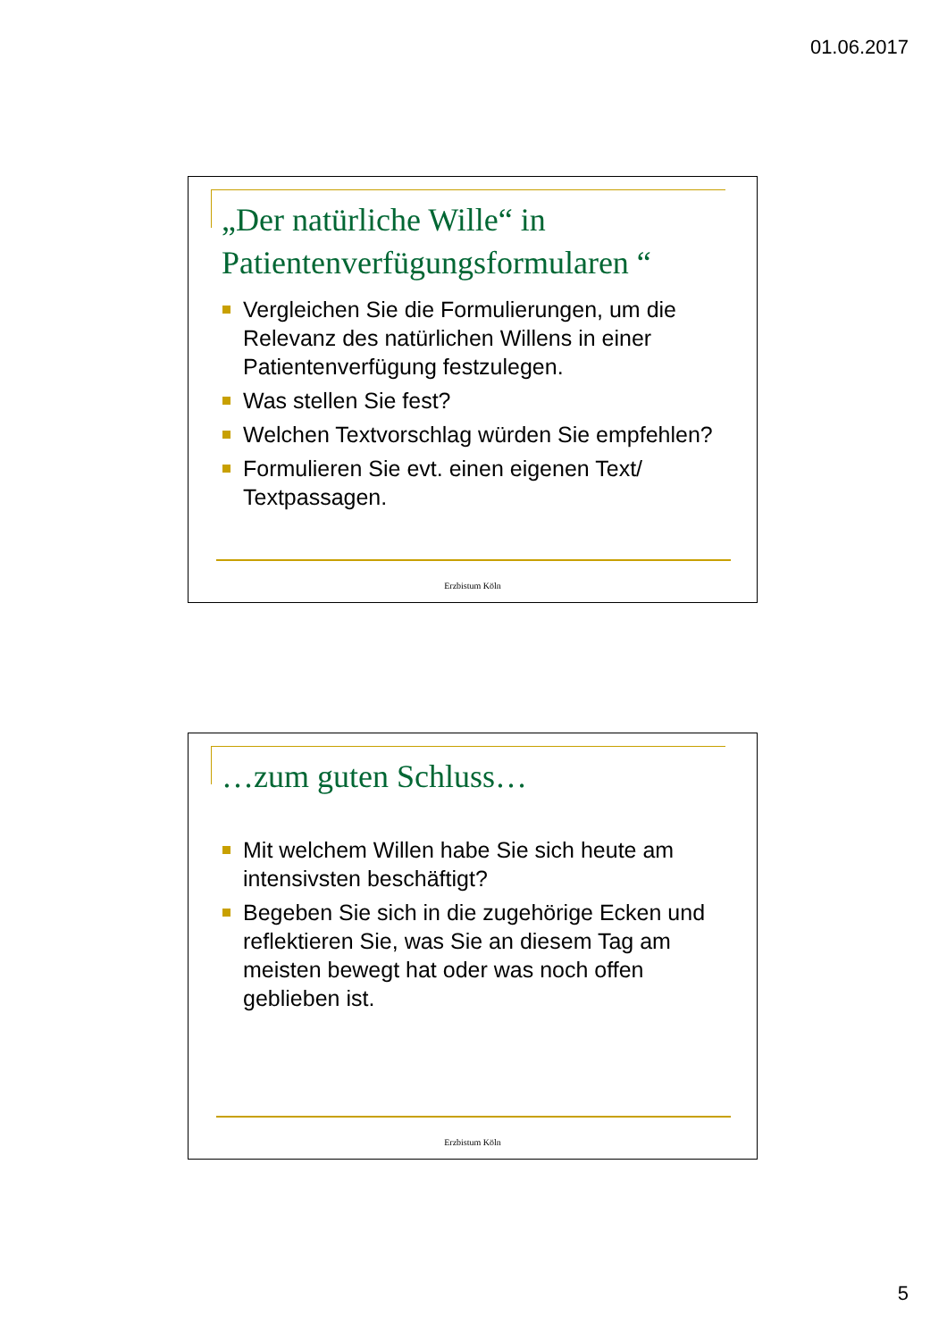01.06.2017
„Der natürliche Wille“ in Patientenverfügungsformularen “
Vergleichen Sie die Formulierungen, um die Relevanz des natürlichen Willens in einer Patientenverfügung festzulegen.
Was stellen Sie fest?
Welchen Textvorschlag würden Sie empfehlen?
Formulieren Sie evt. einen eigenen Text/ Textpassagen.
Erzbistum Köln
…zum guten Schluss…
Mit welchem Willen habe Sie sich heute am intensivsten beschäftigt?
Begeben Sie sich in die zugehörige Ecken und reflektieren Sie, was Sie an diesem Tag am meisten bewegt hat oder was noch offen geblieben ist.
Erzbistum Köln
5